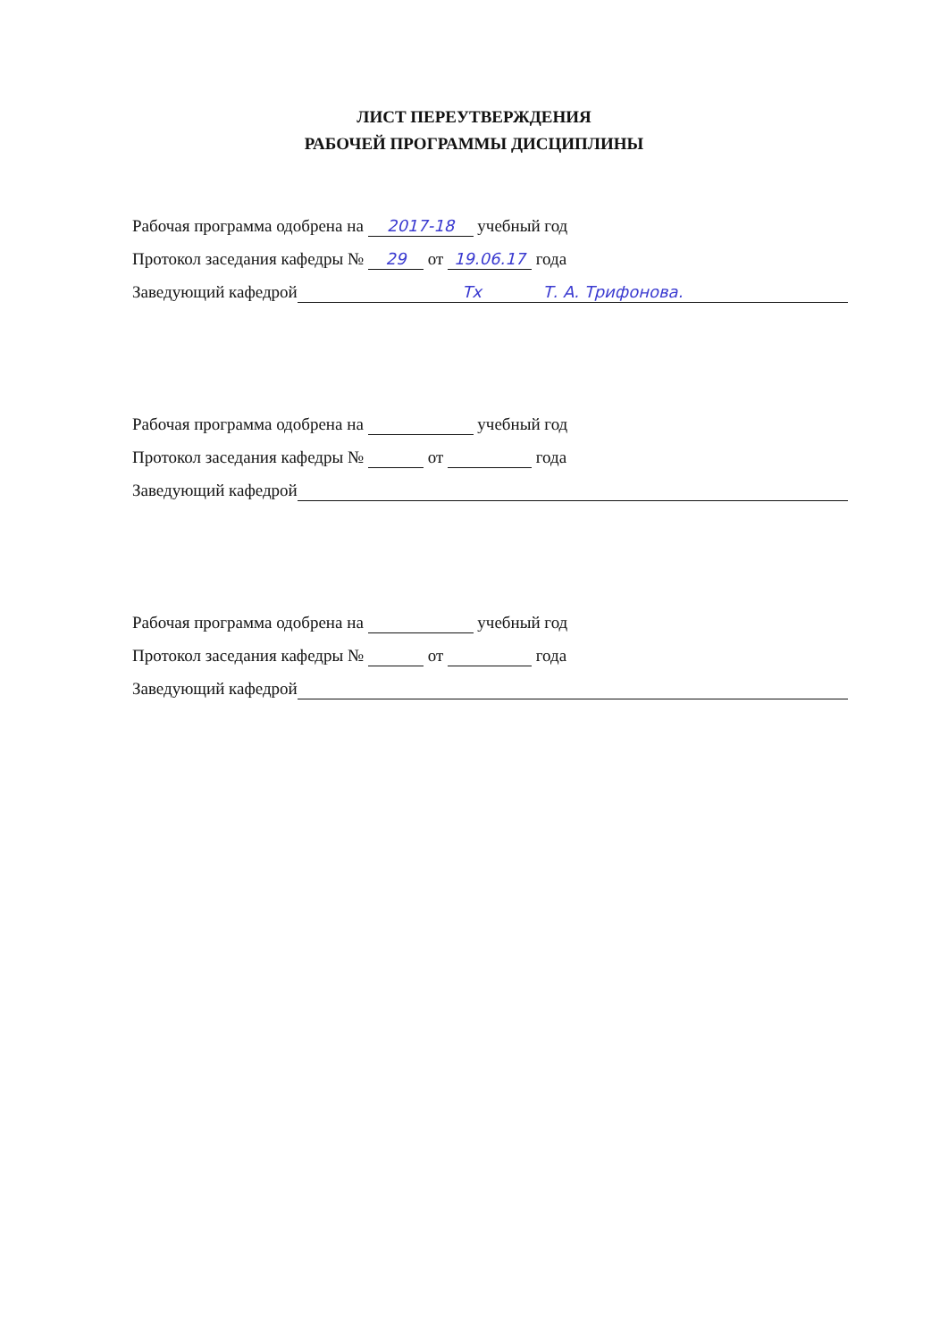ЛИСТ ПЕРЕУТВЕРЖДЕНИЯ
РАБОЧЕЙ ПРОГРАММЫ ДИСЦИПЛИНЫ
Рабочая программа одобрена на 2017-18 учебный год
Протокол заседания кафедры № 29 от 19.06.17 года
Заведующий кафедрой Тх Т. А. Трифонова.
Рабочая программа одобрена на учебный год
Протокол заседания кафедры № от года
Заведующий кафедрой
Рабочая программа одобрена на учебный год
Протокол заседания кафедры № от года
Заведующий кафедрой